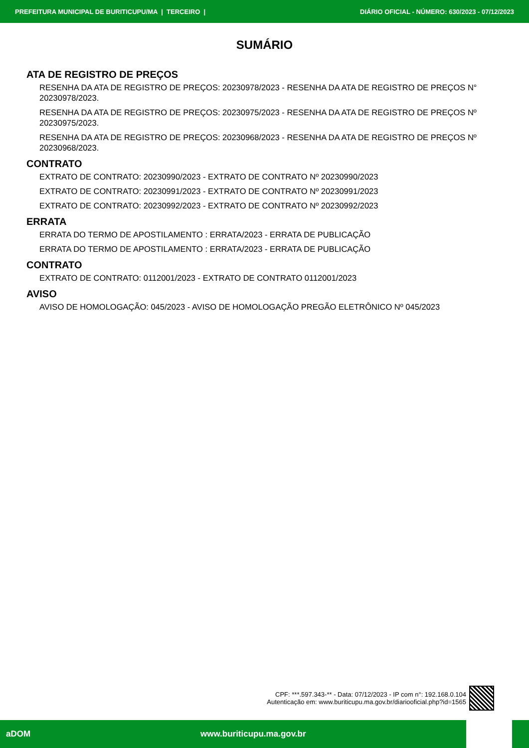PREFEITURA MUNICIPAL DE BURITICUPU/MA | TERCEIRO | DIÁRIO OFICIAL - NÚMERO: 630/2023 - 07/12/2023
SUMÁRIO
ATA DE REGISTRO DE PREÇOS
RESENHA DA ATA DE REGISTRO DE PREÇOS: 20230978/2023 - RESENHA DA ATA DE REGISTRO DE PREÇOS N° 20230978/2023.
RESENHA DA ATA DE REGISTRO DE PREÇOS: 20230975/2023 - RESENHA DA ATA DE REGISTRO DE PREÇOS Nº 20230975/2023.
RESENHA DA ATA DE REGISTRO DE PREÇOS: 20230968/2023 - RESENHA DA ATA DE REGISTRO DE PREÇOS Nº 20230968/2023.
CONTRATO
EXTRATO DE CONTRATO: 20230990/2023 - EXTRATO DE CONTRATO Nº 20230990/2023
EXTRATO DE CONTRATO: 20230991/2023 - EXTRATO DE CONTRATO Nº 20230991/2023
EXTRATO DE CONTRATO: 20230992/2023 - EXTRATO DE CONTRATO Nº 20230992/2023
ERRATA
ERRATA DO TERMO DE APOSTILAMENTO : ERRATA/2023 - ERRATA DE PUBLICAÇÃO
ERRATA DO TERMO DE APOSTILAMENTO : ERRATA/2023 - ERRATA DE PUBLICAÇÃO
CONTRATO
EXTRATO DE CONTRATO: 0112001/2023 - EXTRATO DE CONTRATO 0112001/2023
AVISO
AVISO DE HOMOLOGAÇÃO: 045/2023 - AVISO DE HOMOLOGAÇÃO PREGÃO ELETRÔNICO Nº 045/2023
CPF: ***.597.343-** - Data: 07/12/2023 - IP com n°: 192.168.0.104
Autenticação em: www.buriticupu.ma.gov.br/diariooficial.php?id=1565
aDOM www.buriticupu.ma.gov.br